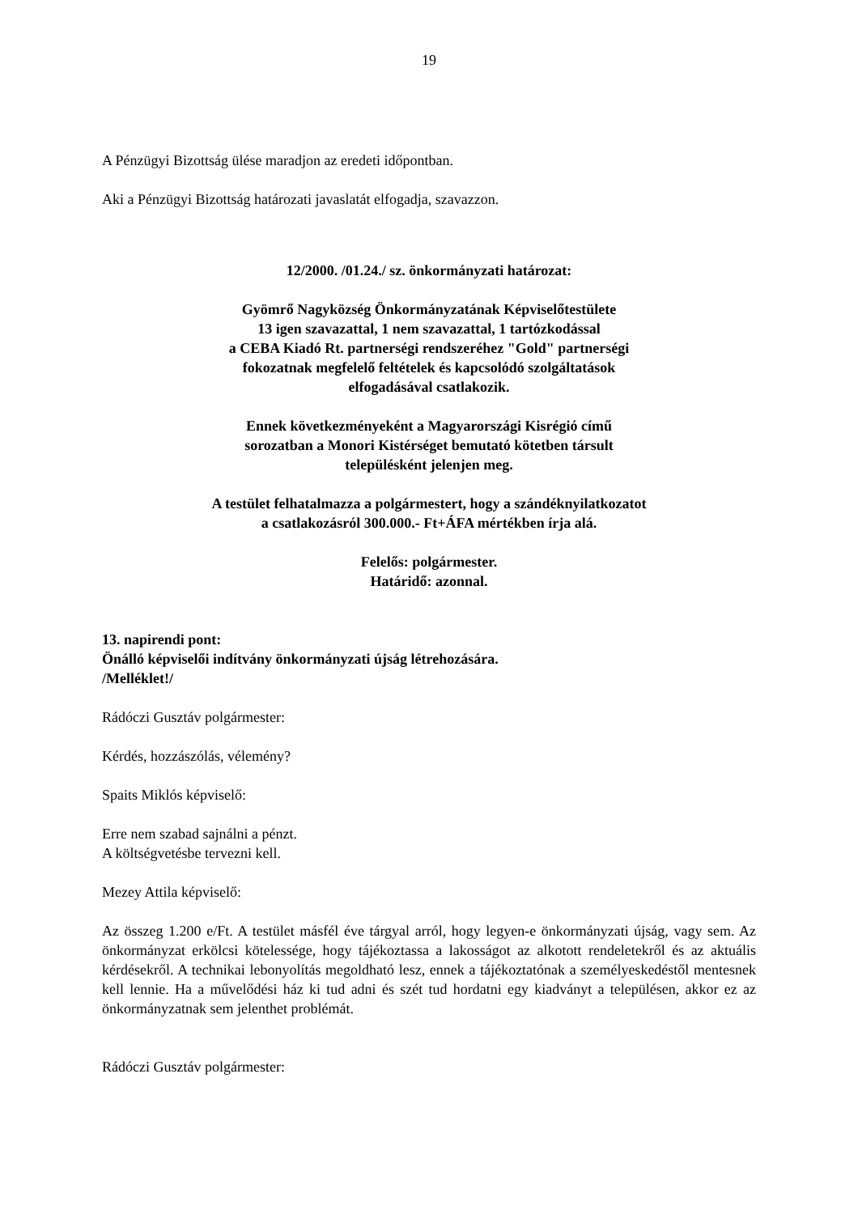19
A Pénzügyi Bizottság ülése maradjon az eredeti időpontban.
Aki a Pénzügyi Bizottság határozati javaslatát elfogadja, szavazzon.
12/2000. /01.24./ sz. önkormányzati határozat:
Gyömrő Nagyközség Önkormányzatának Képviselőtestülete
13 igen szavazattal, 1 nem szavazattal, 1 tartózkodással
a CEBA Kiadó Rt. partnerségi rendszeréhez "Gold" partnerségi
fokozatnak megfelelő feltételek és kapcsolódó szolgáltatások
elfogadásával csatlakozik.
Ennek következményeként a Magyarországi Kisrégió című
sorozatban a Monori Kistérséget bemutató kötetben társult
településként jelenjen meg.
A testület felhatalmazza a polgármestert, hogy a szándéknyilatkozatot
a csatlakozásról 300.000.- Ft+ÁFA mértékben írja alá.
Felelős: polgármester.
Határidő: azonnal.
13. napirendi pont:
Önálló képviselői indítvány önkormányzati újság létrehozására.
/Melléklet!/
Rádóczi Gusztáv polgármester:
Kérdés, hozzászólás, vélemény?
Spaits Miklós képviselő:
Erre nem szabad sajnálni a pénzt.
A költségvetésbe tervezni kell.
Mezey Attila képviselő:
Az összeg 1.200 e/Ft. A testület másfél éve tárgyal arról, hogy legyen-e önkormányzati újság, vagy sem. Az önkormányzat erkölcsi kötelessége, hogy tájékoztassa a lakosságot az alkotott rendeletekről és az aktuális kérdésekről. A technikai lebonyolítás megoldható lesz, ennek a tájékoztatónak a személyeskedéstől mentesnek kell lennie. Ha a művelődési ház ki tud adni és szét tud hordatni egy kiadványt a településen, akkor ez az önkormányzatnak sem jelenthet problémát.
Rádóczi Gusztáv polgármester: